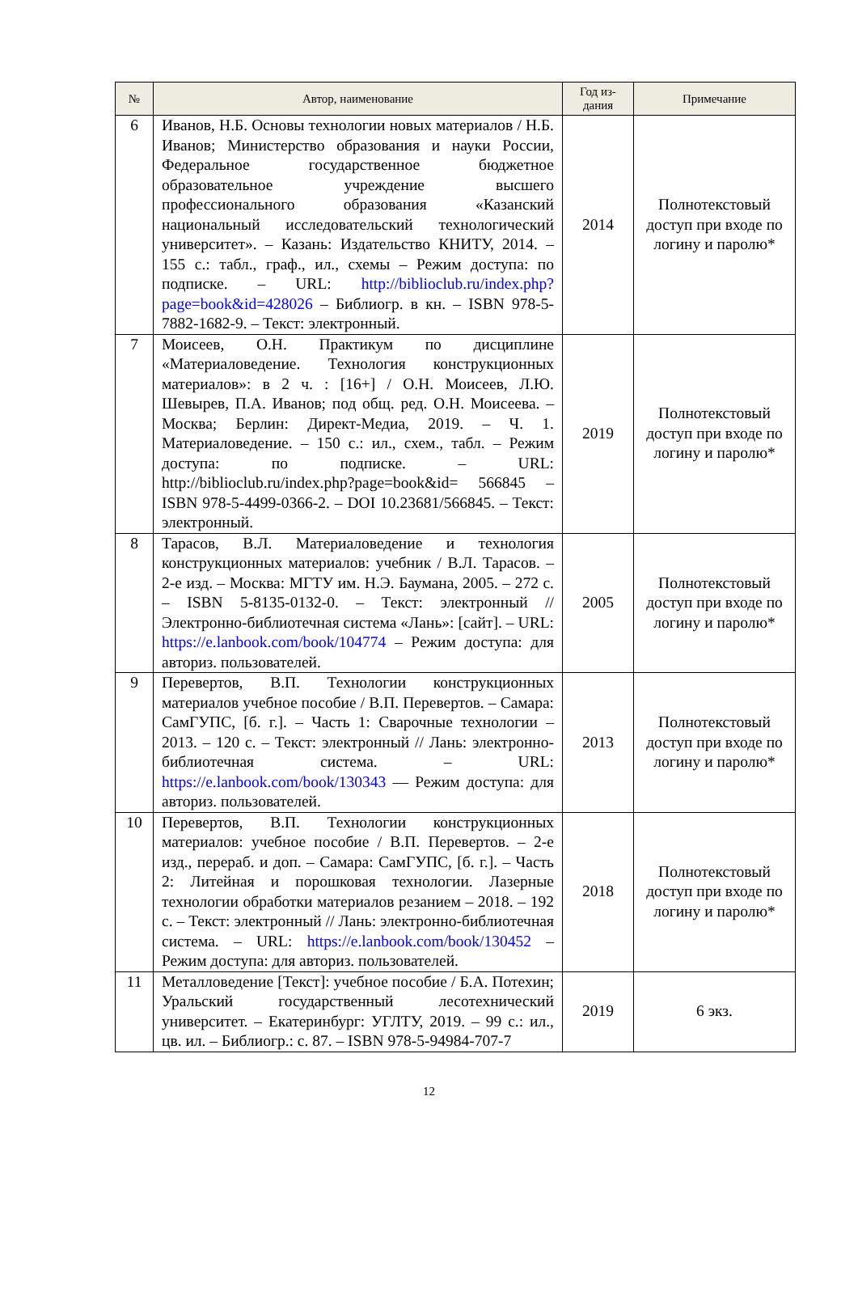| № | Автор, наименование | Год из- дания | Примечание |
| --- | --- | --- | --- |
| 6 | Иванов, Н.Б. Основы технологии новых материалов / Н.Б. Иванов; Министерство образования и науки России, Федеральное государственное бюджетное образовательное учреждение высшего профессионального образования «Казанский национальный исследовательский технологический университет». – Казань: Издательство КНИТУ, 2014. – 155 с.: табл., граф., ил., схемы – Режим доступа: по подписке. – URL: http://biblioclub.ru/index.php?page=book&id=428026 – Библиогр. в кн. – ISBN 978-5-7882-1682-9. – Текст: электронный. | 2014 | Полнотекстовый доступ при входе по логину и паролю* |
| 7 | Моисеев, О.Н. Практикум по дисциплине «Материаловедение. Технология конструкционных материалов»: в 2 ч. : [16+] / О.Н. Моисеев, Л.Ю. Шевырев, П.А. Иванов; под общ. ред. О.Н. Моисеева. – Москва; Берлин: Директ-Медиа, 2019. – Ч. 1. Материаловедение. – 150 с.: ил., схем., табл. – Режим доступа: по подписке. – URL: http://biblioclub.ru/index.php?page=book&id= 566845 – ISBN 978-5-4499-0366-2. – DOI 10.23681/566845. – Текст: электронный. | 2019 | Полнотекстовый доступ при входе по логину и паролю* |
| 8 | Тарасов, В.Л. Материаловедение и технология конструкционных материалов: учебник / В.Л. Тарасов. – 2-е изд. – Москва: МГТУ им. Н.Э. Баумана, 2005. – 272 с. – ISBN 5-8135-0132-0. – Текст: электронный // Электронно-библиотечная система «Лань»: [сайт]. – URL: https://e.lanbook.com/book/104774 – Режим доступа: для авториз. пользователей. | 2005 | Полнотекстовый доступ при входе по логину и паролю* |
| 9 | Перевертов, В.П. Технологии конструкционных материалов учебное пособие / В.П. Перевертов. – Самара: СамГУПС, [б. г.]. – Часть 1: Сварочные технологии – 2013. – 120 с. – Текст: электронный // Лань: электронно-библиотечная система. – URL: https://e.lanbook.com/book/130343 — Режим доступа: для авториз. пользователей. | 2013 | Полнотекстовый доступ при входе по логину и паролю* |
| 10 | Перевертов, В.П. Технологии конструкционных материалов: учебное пособие / В.П. Перевертов. – 2-е изд., перераб. и доп. – Самара: СамГУПС, [б. г.]. – Часть 2: Литейная и порошковая технологии. Лазерные технологии обработки материалов резанием – 2018. – 192 с. – Текст: электронный // Лань: электронно-библиотечная система. – URL: https://e.lanbook.com/book/130452 – Режим доступа: для авториз. пользователей. | 2018 | Полнотекстовый доступ при входе по логину и паролю* |
| 11 | Металловедение [Текст]: учебное пособие / Б.А. Потехин; Уральский государственный лесотехнический университет. – Екатеринбург: УГЛТУ, 2019. – 99 с.: ил., цв. ил. – Библиогр.: с. 87. – ISBN 978-5-94984-707-7 | 2019 | 6 экз. |
12